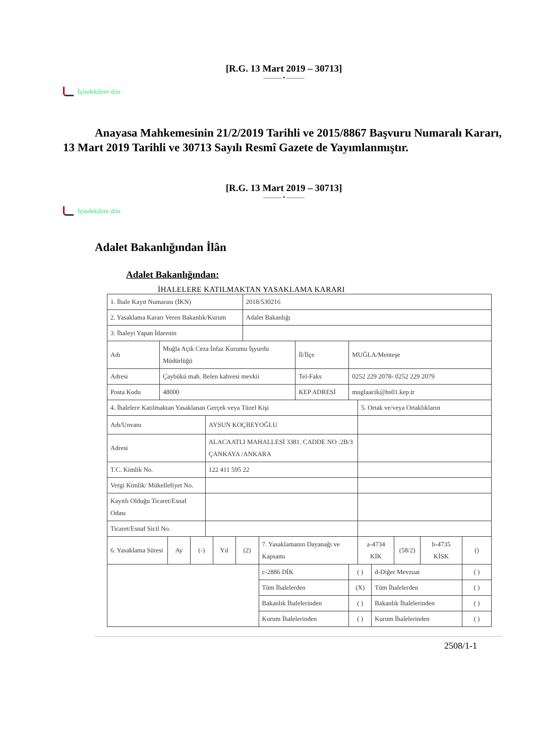[R.G. 13 Mart 2019 – 30713]
——— • ———
İçindekilere dön
Anayasa Mahkemesinin 21/2/2019 Tarihli ve 2015/8867 Başvuru Numaralı Kararı, 13 Mart 2019 Tarihli ve 30713 Sayılı Resmî Gazete de Yayımlanmıştır.
[R.G. 13 Mart 2019 – 30713]
——— • ———
İçindekilere dön
Adalet Bakanlığından İlân
Adalet Bakanlığından:
İHALELERE KATILMAKTAN YASAKLAMA KARARI
| 1. İhale Kayıt Numarası (İKN) | | | | | | | 2018/530216 | | | | | | | | |
| 2. Yasaklama Kararı Veren Bakanlık/Kurum | | | | | | | Adalet Bakanlığı | | | | | | | | |
| 3. İhaleyi Yapan İdarenin | | | | | | | | | | | | | | | |
| Adı | Muğla Açık Ceza İnfaz Kurumu İşyurdu Müdürlüğü | | | | | | | | İl/İlçe | MUĞLA/Menteşe | | | | | |
| Adresi | Çaybükü mah. Belen kahvesi mevkii | | | | | | | | Tel-Faks | 0252 229 2078- 0252 229 2079 | | | | | |
| Posta Kodu | 48000 | | | | | | | | KEP ADRESİ | muglaacik@hs01.kep.tr | | | | | |
| 4. İhalelere Katılmaktan Yasaklanan Gerçek veya Tüzel Kişi | | | | | | | | | | | 5. Ortak ve/veya Ortaklıkların | | | | |
| Adı/Unvanı | | | | AYSUN KOÇBEYOĞLU | | | | | | | | | | | |
| Adresi | | | | ALACAATLI MAHALLESİ 3381. CADDE NO :2B/3 ÇANKAYA /ANKARA | | | | | | | | | | | |
| T.C. Kimlik No. | | | | 122 411 595 22 | | | | | | | | | | | |
| Vergi Kimlik/ Mükellefiyet No. | | | | | | | | | | | | | | | |
| Kayıtlı Olduğu Ticaret/Esnaf Odası | | | | | | | | | | | | | | | |
| Ticaret/Esnaf Sicil No. | | | | | | | | | | | | | | | |
| 6. Yasaklama Süresi | | Ay | (-) | | Yıl | (2) | | 7. Yasaklamanın Dayanağı ve Kapsamı | | | a-4734 KİK | | (58/2) | b-4735 KİSK | () |
| | | | | | | | | c-2886 DİK | | ( ) | | d-Diğer Mevzuat | | | ( ) |
| | | | | | | | | Tüm İhalelerden | | (X) | | Tüm İhalelerden | | | ( ) |
| | | | | | | | | Bakanlık İhalelerinden | | ( ) | | Bakanlık İhalelerinden | | | ( ) |
| | | | | | | | | Kurum İhalelerinden | | ( ) | | Kurum İhalelerinden | | | ( ) |
2508/1-1